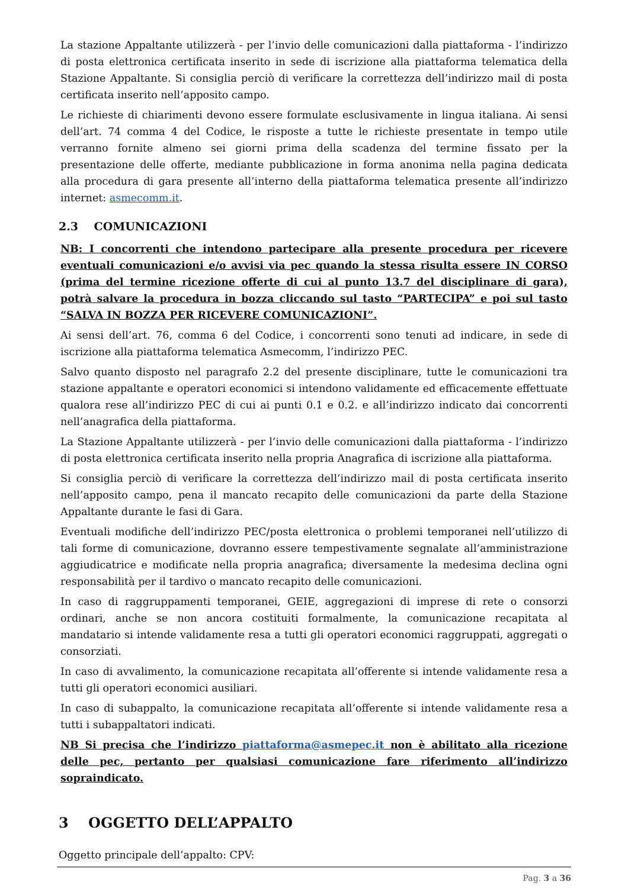La stazione Appaltante utilizzerà - per l’invio delle comunicazioni dalla piattaforma - l’indirizzo di posta elettronica certificata inserito in sede di iscrizione alla piattaforma telematica della Stazione Appaltante. Si consiglia perciò di verificare la correttezza dell’indirizzo mail di posta certificata inserito nell’apposito campo.
Le richieste di chiarimenti devono essere formulate esclusivamente in lingua italiana. Ai sensi dell’art. 74 comma 4 del Codice, le risposte a tutte le richieste presentate in tempo utile verranno fornite almeno sei giorni prima della scadenza del termine fissato per la presentazione delle offerte, mediante pubblicazione in forma anonima nella pagina dedicata alla procedura di gara presente all’interno della piattaforma telematica presente all’indirizzo internet: asmecomm.it.
2.3 COMUNICAZIONI
NB: I concorrenti che intendono partecipare alla presente procedura per ricevere eventuali comunicazioni e/o avvisi via pec quando la stessa risulta essere IN CORSO (prima del termine ricezione offerte di cui al punto 13.7 del disciplinare di gara), potrà salvare la procedura in bozza cliccando sul tasto “PARTECIPA” e poi sul tasto “SALVA IN BOZZA PER RICEVERE COMUNICAZIONI”.
Ai sensi dell’art. 76, comma 6 del Codice, i concorrenti sono tenuti ad indicare, in sede di iscrizione alla piattaforma telematica Asmecomm, l’indirizzo PEC.
Salvo quanto disposto nel paragrafo 2.2 del presente disciplinare, tutte le comunicazioni tra stazione appaltante e operatori economici si intendono validamente ed efficacemente effettuate qualora rese all’indirizzo PEC di cui ai punti 0.1 e 0.2. e all’indirizzo indicato dai concorrenti nell’anagrafica della piattaforma.
La Stazione Appaltante utilizzerà - per l’invio delle comunicazioni dalla piattaforma - l’indirizzo di posta elettronica certificata inserito nella propria Anagrafica di iscrizione alla piattaforma.
Si consiglia perciò di verificare la correttezza dell’indirizzo mail di posta certificata inserito nell’apposito campo, pena il mancato recapito delle comunicazioni da parte della Stazione Appaltante durante le fasi di Gara.
Eventuali modifiche dell’indirizzo PEC/posta elettronica o problemi temporanei nell’utilizzo di tali forme di comunicazione, dovranno essere tempestivamente segnalate all’amministrazione aggiudicatrice e modificate nella propria anagrafica; diversamente la medesima declina ogni responsabilità per il tardivo o mancato recapito delle comunicazioni.
In caso di raggruppamenti temporanei, GEIE, aggregazioni di imprese di rete o consorzi ordinari, anche se non ancora costituiti formalmente, la comunicazione recapitata al mandatario si intende validamente resa a tutti gli operatori economici raggruppati, aggregati o consorziati.
In caso di avvalimento, la comunicazione recapitata all’offerente si intende validamente resa a tutti gli operatori economici ausiliari.
In caso di subappalto, la comunicazione recapitata all’offerente si intende validamente resa a tutti i subappaltatori indicati.
NB Si precisa che l’indirizzo piattaforma@asmepec.it non è abilitato alla ricezione delle pec, pertanto per qualsiasi comunicazione fare riferimento all’indirizzo sopraindicato.
3 OGGETTO DELL’APPALTO
Oggetto principale dell’appalto: CPV:
Pag. 3 a 36